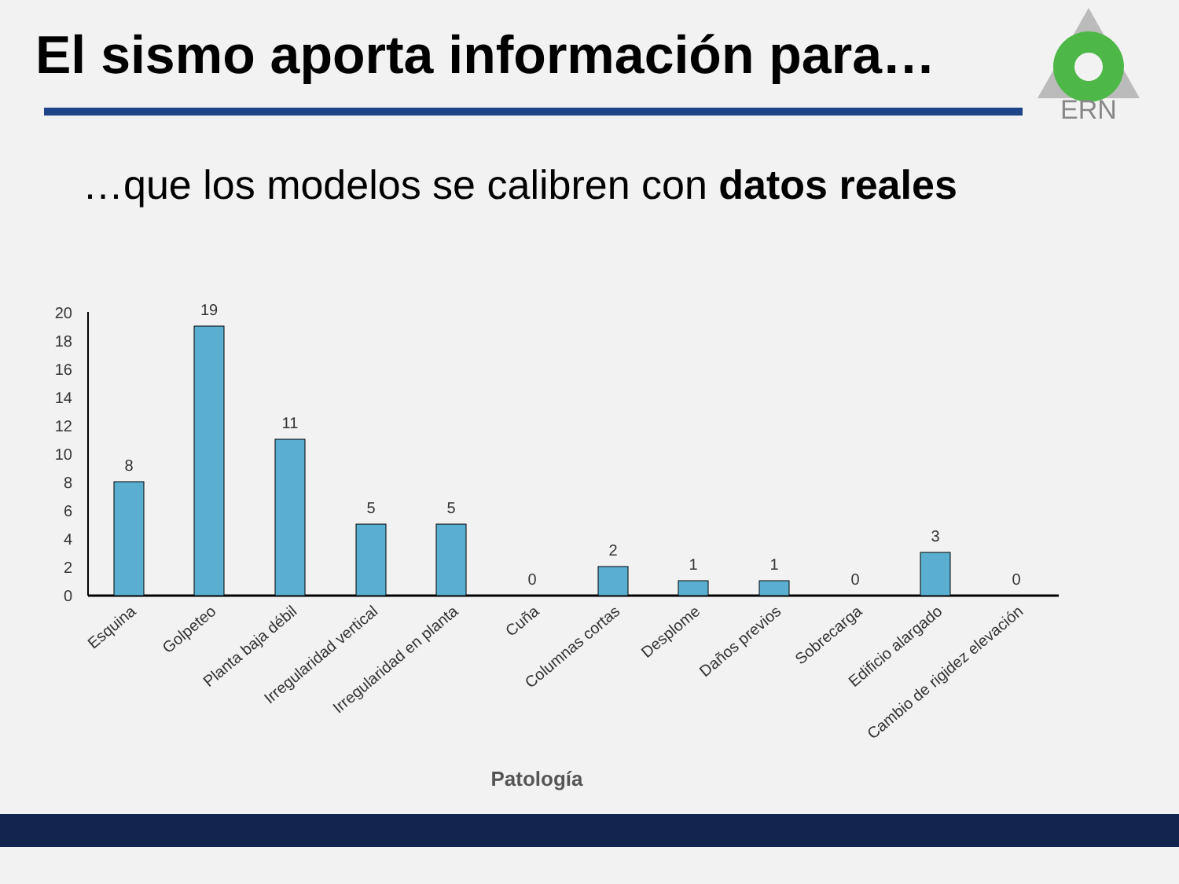El sismo aporta información para…
ERN
…que los modelos se calibren con datos reales
0
2
4
6
8
10
12
14
16
18
20
8
19
11
5
5
0
2
1
1
0
3
0
Esquina
Golpeteo
Planta baja débil
Irregularidad vertical
Irregularidad en planta
Cuña
Columnas cortas
Desplome
Daños previos
Sobrecarga
Edificio alargado
Cambio de rigidez elevación
Patología